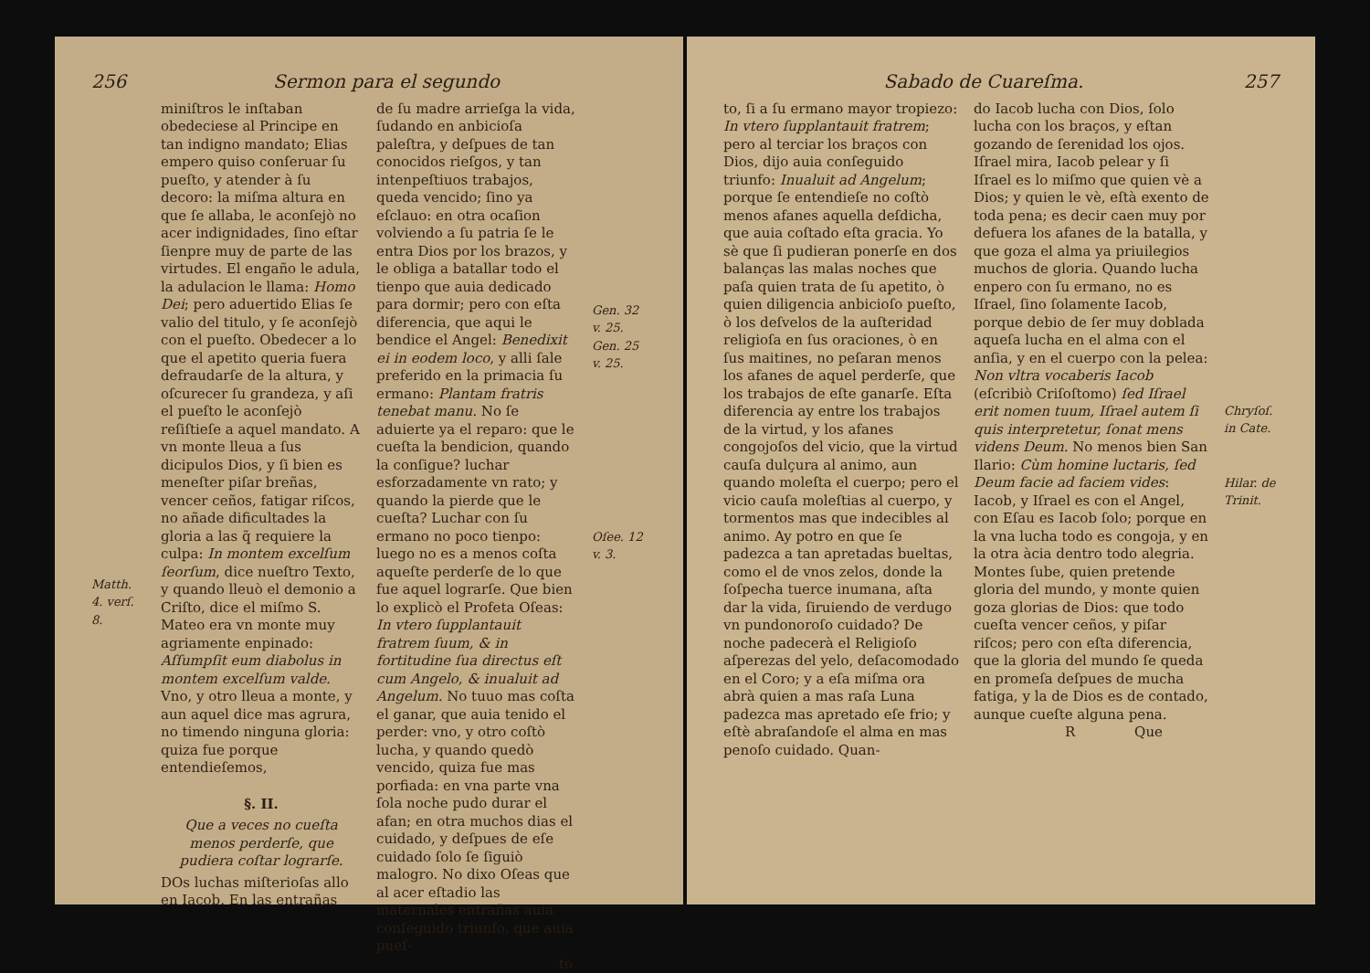256 Sermon para el segundo
Matth. 4. verſ. 8.
miniſtros le inſtaban obedeciese al Principe en tan indigno mandato; Elias empero quiso conſeruar ſu pueſto, y atender à ſu decoro: la miſma altura en que ſe allaba, le aconſejò no acer indignidades, ſino eſtar ſienpre muy de parte de las virtudes. El engaño le adula, la adulacion le llama: Homo Dei; pero aduertido Elias ſe valio del titulo, y ſe aconſejò con el pueſto. Obedecer a lo que el apetito queria fuera defraudarſe de la altura, y oſcurecer ſu grandeza, y aſi el pueſto le aconſejò reſiſtieſe a aquel mandato. A vn monte lleua a ſus dicipulos Dios, y ſi bien es meneſter piſar breñas, vencer ceños, fatigar riſcos, no añade dificultades la gloria a las q̃ requiere la culpa: In montem excelſum ſeorſum, dice nueſtro Texto, y quando lleuò el demonio a Criſto, dice el miſmo S. Mateo era vn monte muy agriamente enpinado: Aſſumpſit eum diabolus in montem excelſum valde. Vno, y otro lleua a monte, y aun aquel dice mas agrura, no timendo ninguna gloria: quiza fue porque entendieſemos,
§. II.
Que a veces no cueſta menos perderſe, que pudiera coſtar lograrſe.
DOs luchas miſterioſas allo en Iacob. En las entrañas
de ſu madre arrieſga la vida, ſudando en anbicioſa paleſtra, y deſpues de tan conocidos rieſgos, y tan intenpeſtiuos trabajos, queda vencido; ſino ya eſclauo: en otra ocaſion volviendo a ſu patria ſe le entra Dios por los brazos, y le obliga a batallar todo el tienpo que auia dedicado para dormir; pero con eſta diferencia, que aqui le bendice el Angel: Benedixit ei in eodem loco, y alli ſale preferido en la primacia ſu ermano: Plantam fratris tenebat manu. No ſe aduierte ya el reparo: que le cueſta la bendicion, quando la conſigue? luchar esforzadamente vn rato; y quando la pierde que le cueſta? Luchar con ſu ermano no poco tienpo: luego no es a menos coſta aqueſte perderſe de lo que fue aquel lograrſe. Que bien lo explicò el Profeta Oſeas: In vtero ſupplantauit fratrem ſuum, & in fortitudine ſua directus eſt cum Angelo, & inualuit ad Angelum. No tuuo mas coſta el ganar, que auia tenido el perder: vno, y otro coſtò lucha, y quando quedò vencido, quiza fue mas porfiada: en vna parte vna ſola noche pudo durar el afan; en otra muchos dias el cuidado, y deſpues de eſe cuidado ſolo ſe ſiguiò malogro. No dixo Oſeas que al acer eſtadio las maternales entrañas auia conſeguido triunfo, que auia pueſ-
to
Gen. 32 v. 25. Gen. 25 v. 25.
Oſee. 12 v. 3.
Sabado de Cuareſma. 257
to, ſi a ſu ermano mayor tropiezo: In vtero ſupplantauit fratrem; pero al terciar los braços con Dios, dijo auia conſeguido triunfo: Inualuit ad Angelum; porque ſe entendieſe no coſtò menos afanes aquella deſdicha, que auia coſtado eſta gracia. Yo sè que ſi pudieran ponerſe en dos balanças las malas noches que paſa quien trata de ſu apetito, ò quien diligencia anbicioſo pueſto, ò los deſvelos de la auſteridad religioſa en ſus oraciones, ò en ſus maitines, no peſaran menos los afanes de aquel perderſe, que los trabajos de eſte ganarſe. Eſta diferencia ay entre los trabajos de la virtud, y los afanes congojoſos del vicio, que la virtud cauſa dulçura al animo, aun quando moleſta el cuerpo; pero el vicio cauſa moleſtias al cuerpo, y tormentos mas que indecibles al animo. Ay potro en que ſe padezca a tan apretadas bueltas, como el de vnos zelos, donde la ſoſpecha tuerce inumana, aſta dar la vida, ſiruiendo de verdugo vn pundonoroſo cuidado? De noche padecerà el Religioſo aſperezas del yelo, deſacomodado en el Coro; y a eſa miſma ora abrà quien a mas raſa Luna padezca mas apretado eſe frio; y eſtè abraſandoſe el alma en mas penoſo cuidado. Quan-
do Iacob lucha con Dios, ſolo lucha con los braços, y eſtan gozando de ſerenidad los ojos. Iſrael mira, Iacob pelear y ſi Iſrael es lo miſmo que quien vè a Dios; y quien le vè, eſtà exento de toda pena; es decir caen muy por defuera los afanes de la batalla, y que goza el alma ya priuilegios muchos de gloria. Quando lucha enpero con ſu ermano, no es Iſrael, ſino ſolamente Iacob, porque debio de ſer muy doblada aqueſa lucha en el alma con el anſia, y en el cuerpo con la pelea: Non vltra vocaberis Iacob (eſcribiò Criſoſtomo) ſed Iſrael erit nomen tuum, Iſrael autem ſi quis interpretetur, ſonat mens videns Deum. No menos bien San Ilario: Cùm homine luctaris, ſed Deum facie ad faciem vides: Iacob, y Iſrael es con el Angel, con Eſau es Iacob ſolo; porque en la vna lucha todo es congoja, y en la otra àcia dentro todo alegria. Montes ſube, quien pretende gloria del mundo, y monte quien goza glorias de Dios: que todo cueſta vencer ceños, y piſar riſcos; pero con eſta diferencia, que la gloria del mundo ſe queda en promeſa deſpues de mucha fatiga, y la de Dios es de contado, aunque cueſte alguna pena.
R Que
Chryſoſ. in Cate.
Hilar. de Trinit.